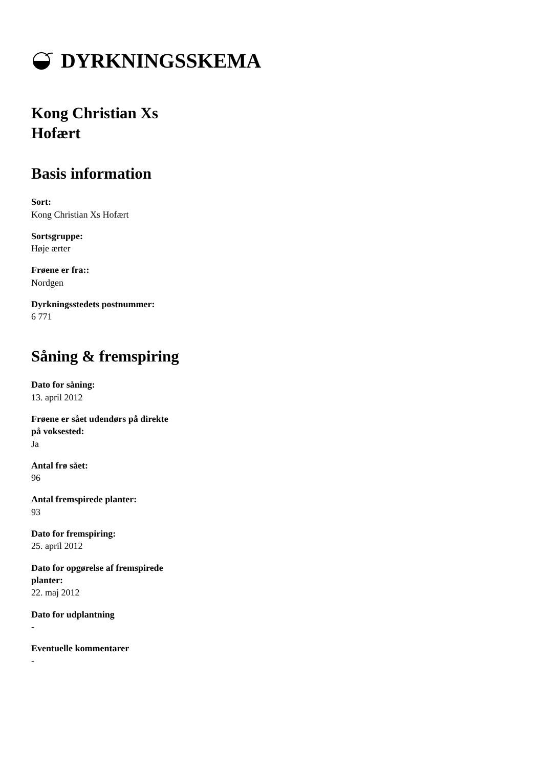DYRKNINGSSKEMA
Kong Christian Xs Hofært
Basis information
Sort:
Kong Christian Xs Hofært
Sortsgruppe:
Høje ærter
Frøene er fra::
Nordgen
Dyrkningsstedets postnummer:
6 771
Såning & fremspiring
Dato for såning:
13. april 2012
Frøene er sået udendørs på direkte på voksested:
Ja
Antal frø sået:
96
Antal fremspirede planter:
93
Dato for fremspiring:
25. april 2012
Dato for opgørelse af fremspirede planter:
22. maj 2012
Dato for udplantning
-
Eventuelle kommentarer
-